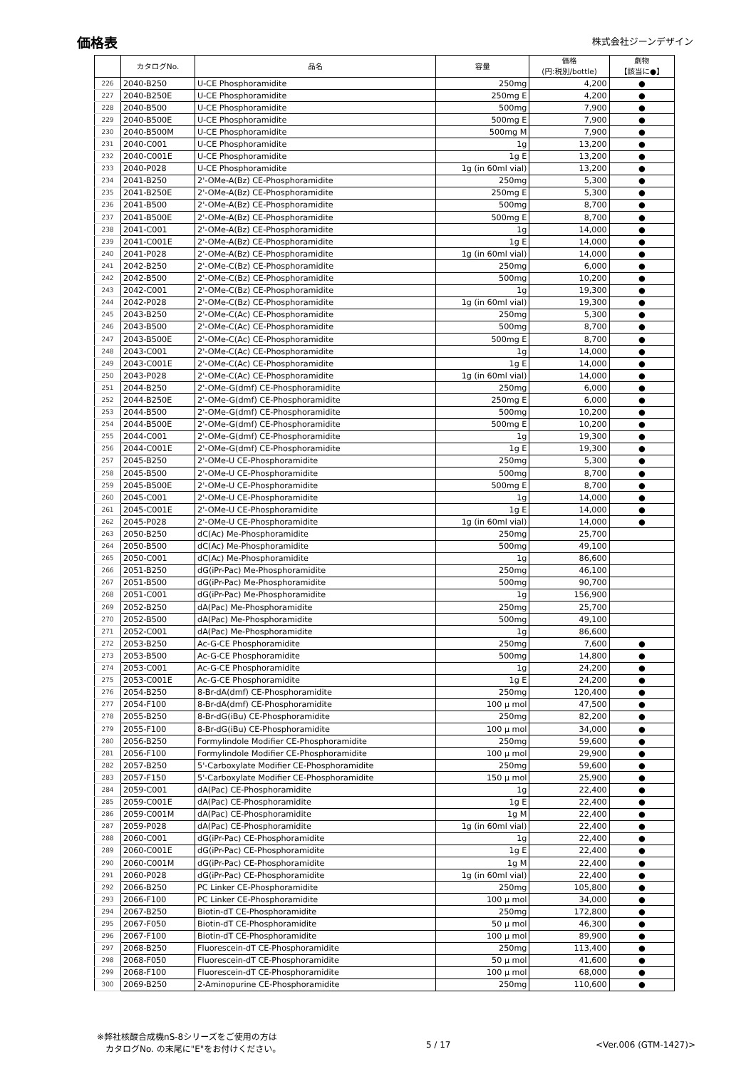価格表
株式会社ジーンデザイン
| | カタログNo. | 品名 | 容量 | 価格 (円:税別/bottle) | 劇物 【該当に●】 |
| --- | --- | --- | --- | --- | --- |
| 226 | 2040-B250 | U-CE Phosphoramidite | 250mg | 4,200 | ● |
| 227 | 2040-B250E | U-CE Phosphoramidite | 250mg E | 4,200 | ● |
| 228 | 2040-B500 | U-CE Phosphoramidite | 500mg | 7,900 | ● |
| 229 | 2040-B500E | U-CE Phosphoramidite | 500mg E | 7,900 | ● |
| 230 | 2040-B500M | U-CE Phosphoramidite | 500mg M | 7,900 | ● |
| 231 | 2040-C001 | U-CE Phosphoramidite | 1g | 13,200 | ● |
| 232 | 2040-C001E | U-CE Phosphoramidite | 1g E | 13,200 | ● |
| 233 | 2040-P028 | U-CE Phosphoramidite | 1g (in 60ml vial) | 13,200 | ● |
| 234 | 2041-B250 | 2'-OMe-A(Bz) CE-Phosphoramidite | 250mg | 5,300 | ● |
| 235 | 2041-B250E | 2'-OMe-A(Bz) CE-Phosphoramidite | 250mg E | 5,300 | ● |
| 236 | 2041-B500 | 2'-OMe-A(Bz) CE-Phosphoramidite | 500mg | 8,700 | ● |
| 237 | 2041-B500E | 2'-OMe-A(Bz) CE-Phosphoramidite | 500mg E | 8,700 | ● |
| 238 | 2041-C001 | 2'-OMe-A(Bz) CE-Phosphoramidite | 1g | 14,000 | ● |
| 239 | 2041-C001E | 2'-OMe-A(Bz) CE-Phosphoramidite | 1g E | 14,000 | ● |
| 240 | 2041-P028 | 2'-OMe-A(Bz) CE-Phosphoramidite | 1g (in 60ml vial) | 14,000 | ● |
| 241 | 2042-B250 | 2'-OMe-C(Bz) CE-Phosphoramidite | 250mg | 6,000 | ● |
| 242 | 2042-B500 | 2'-OMe-C(Bz) CE-Phosphoramidite | 500mg | 10,200 | ● |
| 243 | 2042-C001 | 2'-OMe-C(Bz) CE-Phosphoramidite | 1g | 19,300 | ● |
| 244 | 2042-P028 | 2'-OMe-C(Bz) CE-Phosphoramidite | 1g (in 60ml vial) | 19,300 | ● |
| 245 | 2043-B250 | 2'-OMe-C(Ac) CE-Phosphoramidite | 250mg | 5,300 | ● |
| 246 | 2043-B500 | 2'-OMe-C(Ac) CE-Phosphoramidite | 500mg | 8,700 | ● |
| 247 | 2043-B500E | 2'-OMe-C(Ac) CE-Phosphoramidite | 500mg E | 8,700 | ● |
| 248 | 2043-C001 | 2'-OMe-C(Ac) CE-Phosphoramidite | 1g | 14,000 | ● |
| 249 | 2043-C001E | 2'-OMe-C(Ac) CE-Phosphoramidite | 1g E | 14,000 | ● |
| 250 | 2043-P028 | 2'-OMe-C(Ac) CE-Phosphoramidite | 1g (in 60ml vial) | 14,000 | ● |
| 251 | 2044-B250 | 2'-OMe-G(dmf) CE-Phosphoramidite | 250mg | 6,000 | ● |
| 252 | 2044-B250E | 2'-OMe-G(dmf) CE-Phosphoramidite | 250mg E | 6,000 | ● |
| 253 | 2044-B500 | 2'-OMe-G(dmf) CE-Phosphoramidite | 500mg | 10,200 | ● |
| 254 | 2044-B500E | 2'-OMe-G(dmf) CE-Phosphoramidite | 500mg E | 10,200 | ● |
| 255 | 2044-C001 | 2'-OMe-G(dmf) CE-Phosphoramidite | 1g | 19,300 | ● |
| 256 | 2044-C001E | 2'-OMe-G(dmf) CE-Phosphoramidite | 1g E | 19,300 | ● |
| 257 | 2045-B250 | 2'-OMe-U CE-Phosphoramidite | 250mg | 5,300 | ● |
| 258 | 2045-B500 | 2'-OMe-U CE-Phosphoramidite | 500mg | 8,700 | ● |
| 259 | 2045-B500E | 2'-OMe-U CE-Phosphoramidite | 500mg E | 8,700 | ● |
| 260 | 2045-C001 | 2'-OMe-U CE-Phosphoramidite | 1g | 14,000 | ● |
| 261 | 2045-C001E | 2'-OMe-U CE-Phosphoramidite | 1g E | 14,000 | ● |
| 262 | 2045-P028 | 2'-OMe-U CE-Phosphoramidite | 1g (in 60ml vial) | 14,000 | ● |
| 263 | 2050-B250 | dC(Ac) Me-Phosphoramidite | 250mg | 25,700 | |
| 264 | 2050-B500 | dC(Ac) Me-Phosphoramidite | 500mg | 49,100 | |
| 265 | 2050-C001 | dC(Ac) Me-Phosphoramidite | 1g | 86,600 | |
| 266 | 2051-B250 | dG(iPr-Pac) Me-Phosphoramidite | 250mg | 46,100 | |
| 267 | 2051-B500 | dG(iPr-Pac) Me-Phosphoramidite | 500mg | 90,700 | |
| 268 | 2051-C001 | dG(iPr-Pac) Me-Phosphoramidite | 1g | 156,900 | |
| 269 | 2052-B250 | dA(Pac) Me-Phosphoramidite | 250mg | 25,700 | |
| 270 | 2052-B500 | dA(Pac) Me-Phosphoramidite | 500mg | 49,100 | |
| 271 | 2052-C001 | dA(Pac) Me-Phosphoramidite | 1g | 86,600 | |
| 272 | 2053-B250 | Ac-G-CE Phosphoramidite | 250mg | 7,600 | ● |
| 273 | 2053-B500 | Ac-G-CE Phosphoramidite | 500mg | 14,800 | ● |
| 274 | 2053-C001 | Ac-G-CE Phosphoramidite | 1g | 24,200 | ● |
| 275 | 2053-C001E | Ac-G-CE Phosphoramidite | 1g E | 24,200 | ● |
| 276 | 2054-B250 | 8-Br-dA(dmf) CE-Phosphoramidite | 250mg | 120,400 | ● |
| 277 | 2054-F100 | 8-Br-dA(dmf) CE-Phosphoramidite | 100 μ mol | 47,500 | ● |
| 278 | 2055-B250 | 8-Br-dG(iBu) CE-Phosphoramidite | 250mg | 82,200 | ● |
| 279 | 2055-F100 | 8-Br-dG(iBu) CE-Phosphoramidite | 100 μ mol | 34,000 | ● |
| 280 | 2056-B250 | Formylindole Modifier CE-Phosphoramidite | 250mg | 59,600 | ● |
| 281 | 2056-F100 | Formylindole Modifier CE-Phosphoramidite | 100 μ mol | 29,900 | ● |
| 282 | 2057-B250 | 5'-Carboxylate Modifier CE-Phosphoramidite | 250mg | 59,600 | ● |
| 283 | 2057-F150 | 5'-Carboxylate Modifier CE-Phosphoramidite | 150 μ mol | 25,900 | ● |
| 284 | 2059-C001 | dA(Pac) CE-Phosphoramidite | 1g | 22,400 | ● |
| 285 | 2059-C001E | dA(Pac) CE-Phosphoramidite | 1g E | 22,400 | ● |
| 286 | 2059-C001M | dA(Pac) CE-Phosphoramidite | 1g M | 22,400 | ● |
| 287 | 2059-P028 | dA(Pac) CE-Phosphoramidite | 1g (in 60ml vial) | 22,400 | ● |
| 288 | 2060-C001 | dG(iPr-Pac) CE-Phosphoramidite | 1g | 22,400 | ● |
| 289 | 2060-C001E | dG(iPr-Pac) CE-Phosphoramidite | 1g E | 22,400 | ● |
| 290 | 2060-C001M | dG(iPr-Pac) CE-Phosphoramidite | 1g M | 22,400 | ● |
| 291 | 2060-P028 | dG(iPr-Pac) CE-Phosphoramidite | 1g (in 60ml vial) | 22,400 | ● |
| 292 | 2066-B250 | PC Linker CE-Phosphoramidite | 250mg | 105,800 | ● |
| 293 | 2066-F100 | PC Linker CE-Phosphoramidite | 100 μ mol | 34,000 | ● |
| 294 | 2067-B250 | Biotin-dT CE-Phosphoramidite | 250mg | 172,800 | ● |
| 295 | 2067-F050 | Biotin-dT CE-Phosphoramidite | 50 μ mol | 46,300 | ● |
| 296 | 2067-F100 | Biotin-dT CE-Phosphoramidite | 100 μ mol | 89,900 | ● |
| 297 | 2068-B250 | Fluorescein-dT CE-Phosphoramidite | 250mg | 113,400 | ● |
| 298 | 2068-F050 | Fluorescein-dT CE-Phosphoramidite | 50 μ mol | 41,600 | ● |
| 299 | 2068-F100 | Fluorescein-dT CE-Phosphoramidite | 100 μ mol | 68,000 | ● |
| 300 | 2069-B250 | 2-Aminopurine CE-Phosphoramidite | 250mg | 110,600 | ● |
※弊社核酸合成機nS-8シリーズをご使用の方は
　カタログNo. の末尾に"E"をお付けください。
5 / 17 <Ver.006 (GTM-1427)>